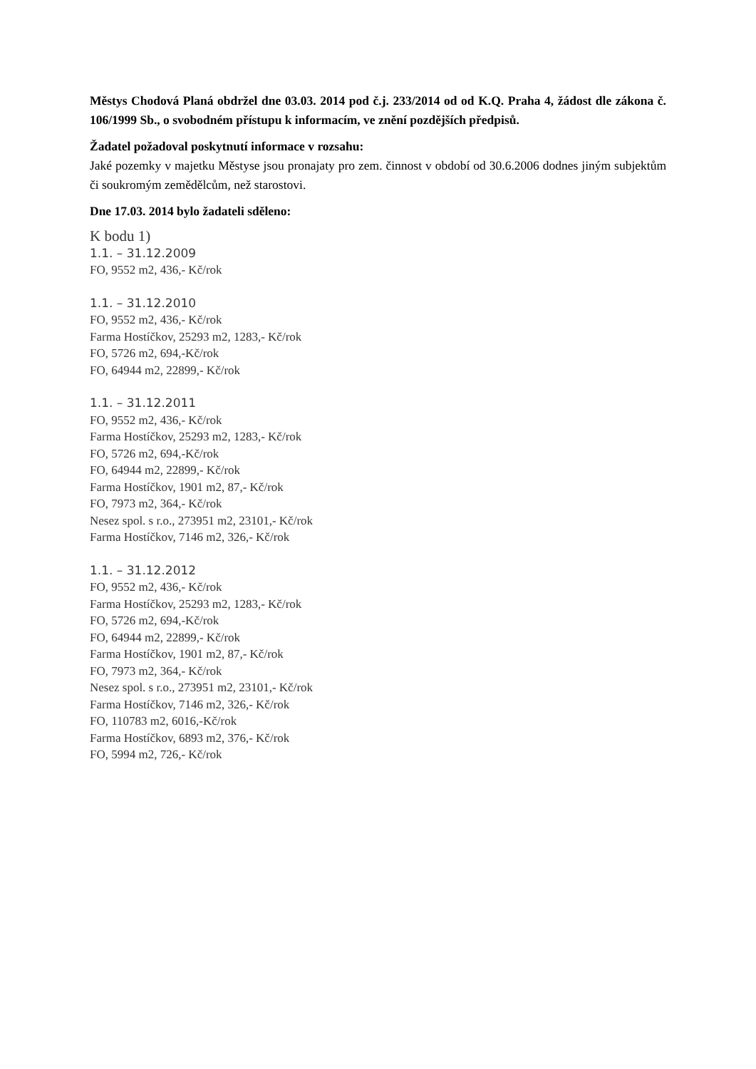Městys Chodová Planá obdržel dne 03.03. 2014 pod č.j. 233/2014 od od K.Q. Praha 4, žádost dle zákona č. 106/1999 Sb., o svobodném přístupu k informacím, ve znění pozdějších předpisů.
Žadatel požadoval poskytnutí informace v rozsahu:
Jaké pozemky v majetku Městyse jsou pronajaty pro zem. činnost v období od 30.6.2006 dodnes jiným subjektům či soukromým zemědělcům, než starostovi.
Dne 17.03. 2014 bylo žadateli sděleno:
K bodu 1)
1.1. – 31.12.2009
FO, 9552 m2, 436,- Kč/rok
1.1. – 31.12.2010
FO, 9552 m2, 436,- Kč/rok
Farma Hostíčkov, 25293 m2, 1283,- Kč/rok
FO, 5726 m2, 694,-Kč/rok
FO, 64944 m2, 22899,- Kč/rok
1.1. – 31.12.2011
FO, 9552 m2, 436,- Kč/rok
Farma Hostíčkov, 25293 m2, 1283,- Kč/rok
FO, 5726 m2, 694,-Kč/rok
FO, 64944 m2, 22899,- Kč/rok
Farma Hostíčkov, 1901 m2, 87,- Kč/rok
FO, 7973 m2, 364,- Kč/rok
Nesez spol. s r.o., 273951 m2, 23101,- Kč/rok
Farma Hostíčkov, 7146 m2, 326,- Kč/rok
1.1. – 31.12.2012
FO, 9552 m2, 436,- Kč/rok
Farma Hostíčkov, 25293 m2, 1283,- Kč/rok
FO, 5726 m2, 694,-Kč/rok
FO, 64944 m2, 22899,- Kč/rok
Farma Hostíčkov, 1901 m2, 87,- Kč/rok
FO, 7973 m2, 364,- Kč/rok
Nesez spol. s r.o., 273951 m2, 23101,- Kč/rok
Farma Hostíčkov, 7146 m2, 326,- Kč/rok
FO, 110783 m2, 6016,-Kč/rok
Farma Hostíčkov, 6893 m2, 376,- Kč/rok
FO, 5994 m2, 726,- Kč/rok